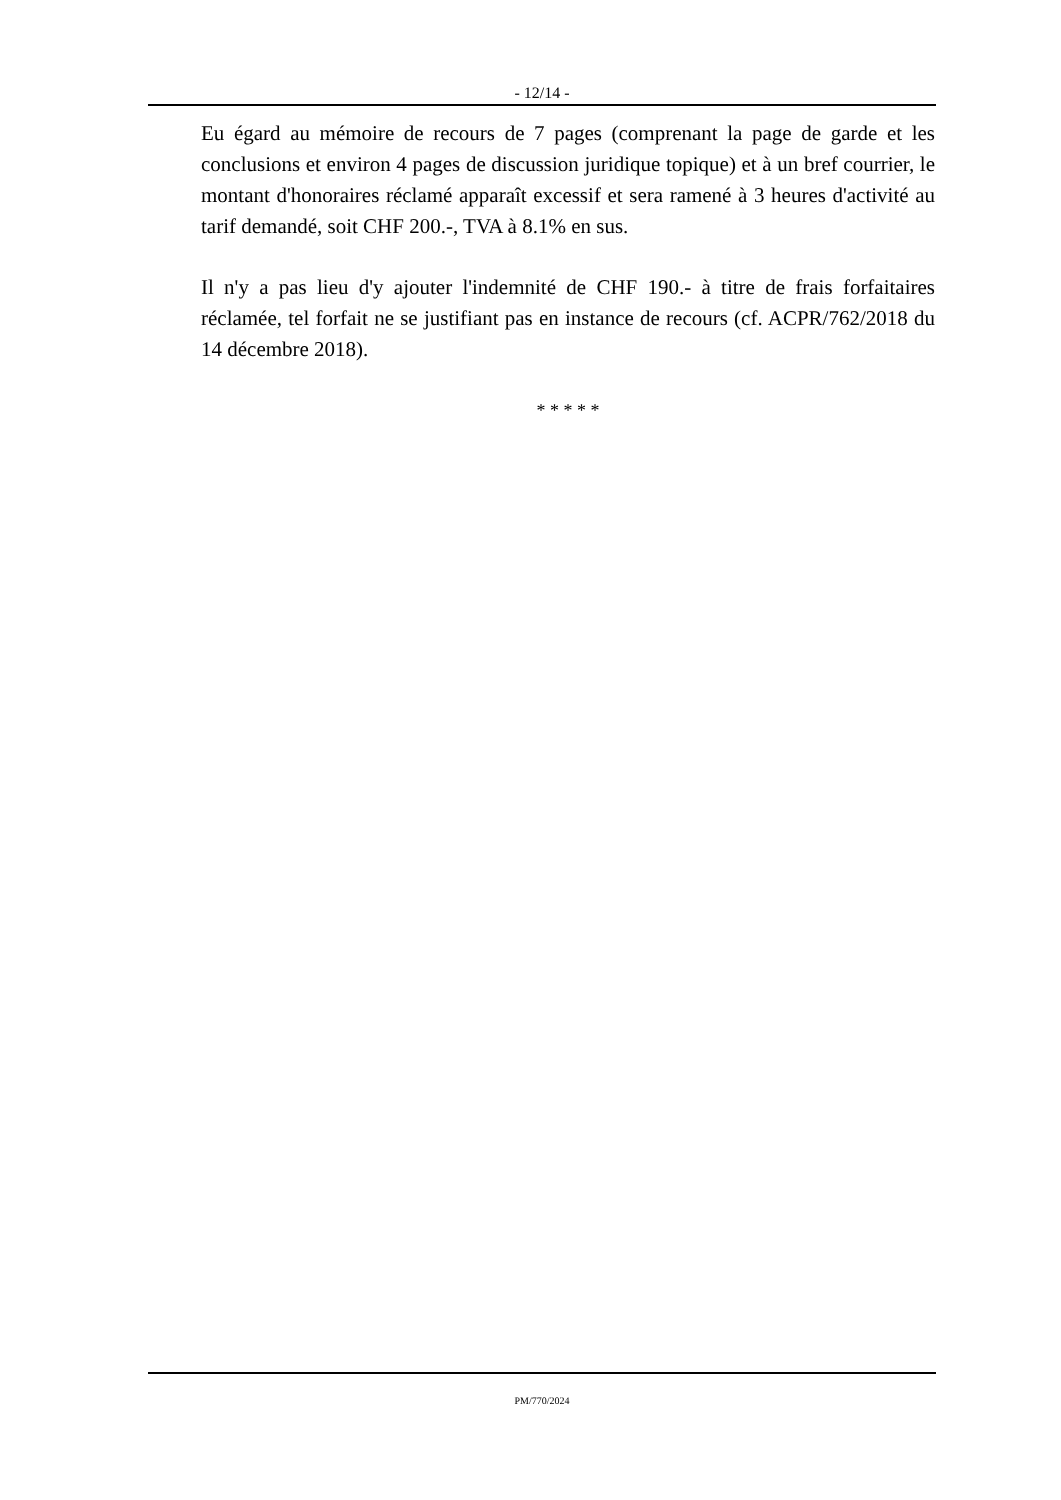- 12/14 -
Eu égard au mémoire de recours de 7 pages (comprenant la page de garde et les conclusions et environ 4 pages de discussion juridique topique) et à un bref courrier, le montant d'honoraires réclamé apparaît excessif et sera ramené à 3 heures d'activité au tarif demandé, soit CHF 200.-, TVA à 8.1% en sus.
Il n'y a pas lieu d'y ajouter l'indemnité de CHF 190.- à titre de frais forfaitaires réclamée, tel forfait ne se justifiant pas en instance de recours (cf. ACPR/762/2018 du 14 décembre 2018).
* * * * *
PM/770/2024